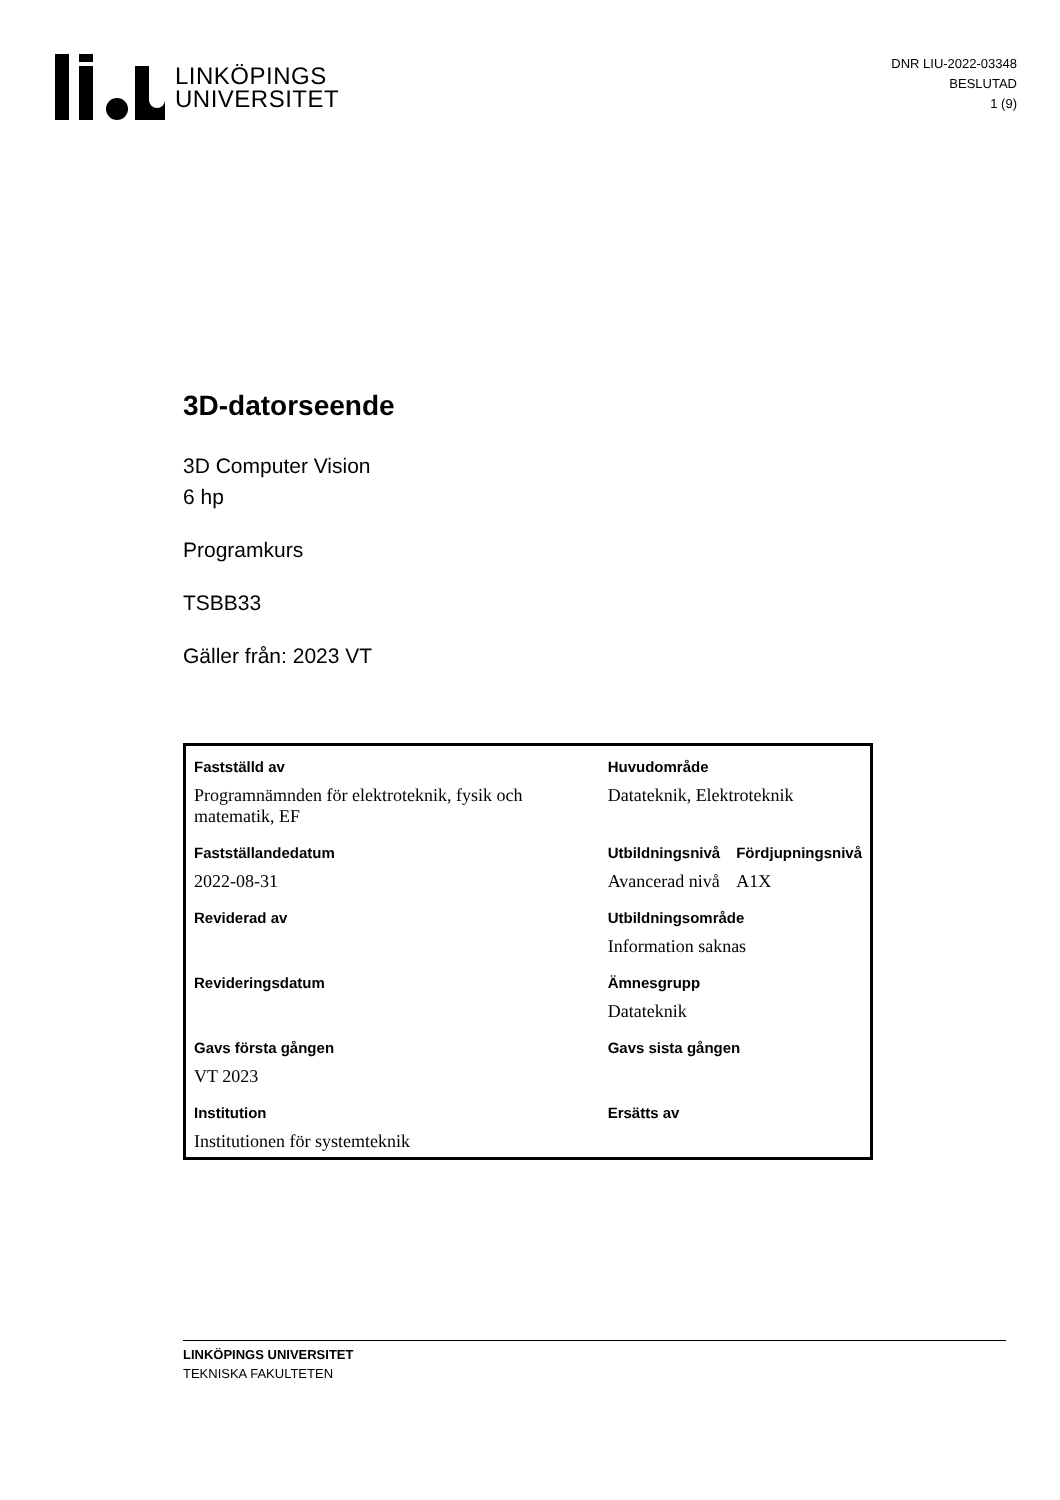LINKÖPINGS
UNIVERSITET
DNR LIU-2022-03348
BESLUTAD
1 (9)
3D-datorseende
3D Computer Vision
6 hp
Programkurs
TSBB33
Gäller från: 2023 VT
| Fastställd av | Huvudområde | |
| Programnämnden för elektroteknik, fysik och matematik, EF | Datateknik, Elektroteknik | |
| Fastställandedatum | Utbildningsnivå | Fördjupningsnivå |
| 2022-08-31 | Avancerad nivå | A1X |
| Reviderad av | Utbildningsområde | |
| | Information saknas | |
| Revideringsdatum | Ämnesgrupp | |
| | Datateknik | |
| Gavs första gången | Gavs sista gången | |
| VT 2023 | | |
| Institution | Ersätts av | |
| Institutionen för systemteknik | | |
LINKÖPINGS UNIVERSITET
TEKNISKA FAKULTETEN